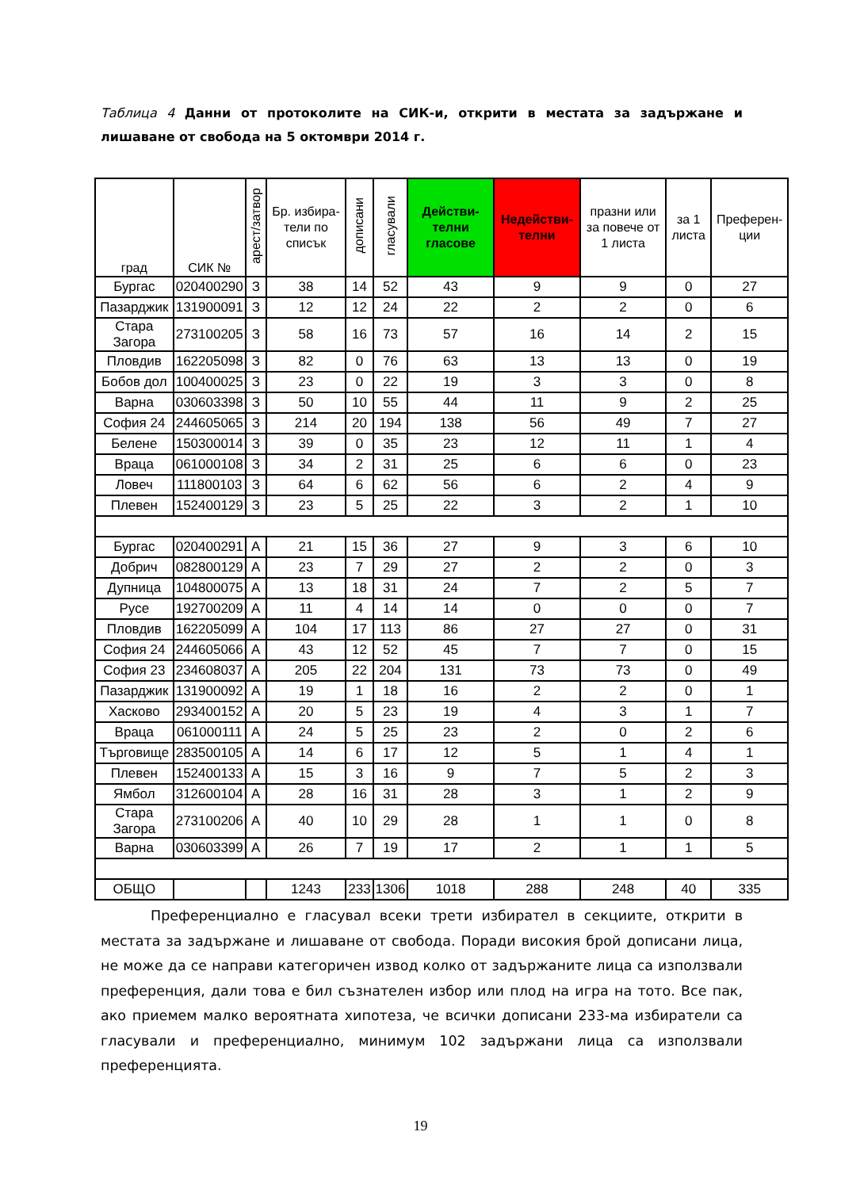Таблица 4 Данни от протоколите на СИК-и, открити в местата за задържане и лишаване от свобода на 5 октомври 2014 г.
| град | СИК № | арест/затвор | Бр. избира-тели по списък | дописани | гласували | Действи-телни гласове | Недействи-телни | празни или за повече от 1 листа | за 1 листа | Преферен-ции |
| --- | --- | --- | --- | --- | --- | --- | --- | --- | --- | --- |
| Бургас | 020400290 | З | 38 | 14 | 52 | 43 | 9 | 9 | 0 | 27 |
| Пазарджик | 131900091 | З | 12 | 12 | 24 | 22 | 2 | 2 | 0 | 6 |
| Стара Загора | 273100205 | З | 58 | 16 | 73 | 57 | 16 | 14 | 2 | 15 |
| Пловдив | 162205098 | З | 82 | 0 | 76 | 63 | 13 | 13 | 0 | 19 |
| Бобов дол | 100400025 | З | 23 | 0 | 22 | 19 | 3 | 3 | 0 | 8 |
| Варна | 030603398 | З | 50 | 10 | 55 | 44 | 11 | 9 | 2 | 25 |
| София 24 | 244605065 | З | 214 | 20 | 194 | 138 | 56 | 49 | 7 | 27 |
| Белене | 150300014 | З | 39 | 0 | 35 | 23 | 12 | 11 | 1 | 4 |
| Враца | 061000108 | З | 34 | 2 | 31 | 25 | 6 | 6 | 0 | 23 |
| Ловеч | 111800103 | З | 64 | 6 | 62 | 56 | 6 | 2 | 4 | 9 |
| Плевен | 152400129 | З | 23 | 5 | 25 | 22 | 3 | 2 | 1 | 10 |
| Бургас | 020400291 | А | 21 | 15 | 36 | 27 | 9 | 3 | 6 | 10 |
| Добрич | 082800129 | А | 23 | 7 | 29 | 27 | 2 | 2 | 0 | 3 |
| Дупница | 104800075 | А | 13 | 18 | 31 | 24 | 7 | 2 | 5 | 7 |
| Русе | 192700209 | А | 11 | 4 | 14 | 14 | 0 | 0 | 0 | 7 |
| Пловдив | 162205099 | А | 104 | 17 | 113 | 86 | 27 | 27 | 0 | 31 |
| София 24 | 244605066 | А | 43 | 12 | 52 | 45 | 7 | 7 | 0 | 15 |
| София 23 | 234608037 | А | 205 | 22 | 204 | 131 | 73 | 73 | 0 | 49 |
| Пазарджик | 131900092 | А | 19 | 1 | 18 | 16 | 2 | 2 | 0 | 1 |
| Хасково | 293400152 | А | 20 | 5 | 23 | 19 | 4 | 3 | 1 | 7 |
| Враца | 061000111 | А | 24 | 5 | 25 | 23 | 2 | 0 | 2 | 6 |
| Търговище | 283500105 | А | 14 | 6 | 17 | 12 | 5 | 1 | 4 | 1 |
| Плевен | 152400133 | А | 15 | 3 | 16 | 9 | 7 | 5 | 2 | 3 |
| Ямбол | 312600104 | А | 28 | 16 | 31 | 28 | 3 | 1 | 2 | 9 |
| Стара Загора | 273100206 | А | 40 | 10 | 29 | 28 | 1 | 1 | 0 | 8 |
| Варна | 030603399 | А | 26 | 7 | 19 | 17 | 2 | 1 | 1 | 5 |
| ОБЩО | | | 1243 | 233 | 1306 | 1018 | 288 | 248 | 40 | 335 |
Преференциално е гласувал всеки трети избирател в секциите, открити в местата за задържане и лишаване от свобода. Поради високия брой дописани лица, не може да се направи категоричен извод колко от задържаните лица са използвали преференция, дали това е бил съзнателен избор или плод на игра на тото. Все пак, ако приемем малко вероятната хипотеза, че всички дописани 233-ма избиратели са гласували и преференциално, минимум 102 задържани лица са използвали преференцията.
19